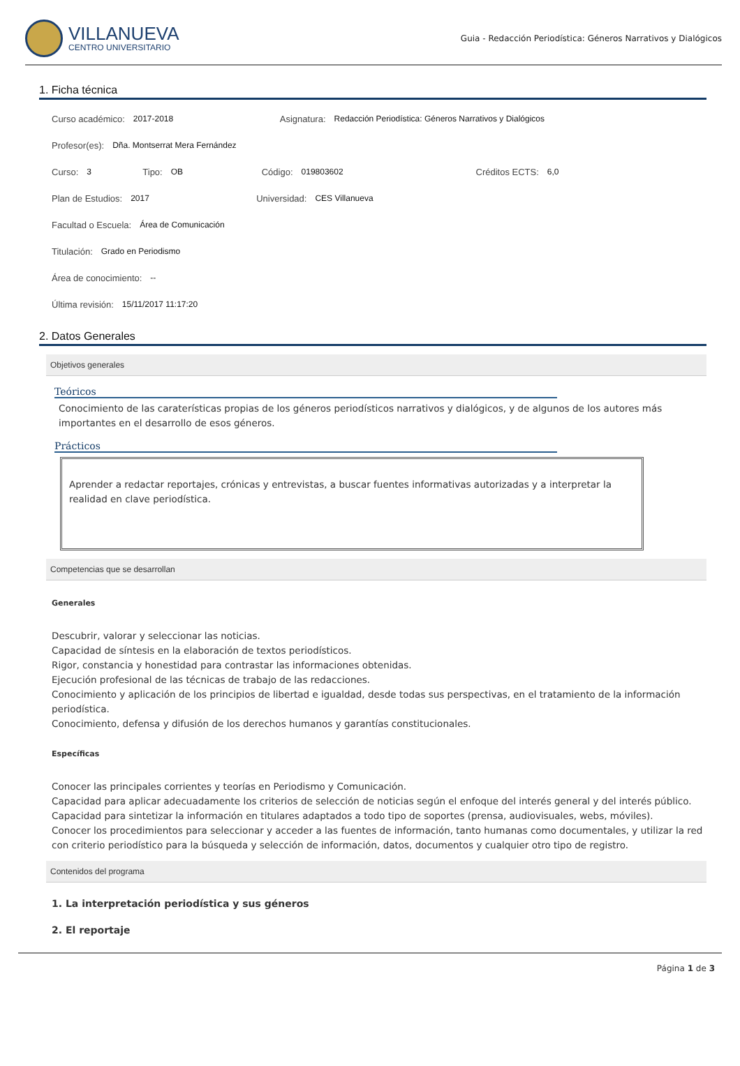VILLANUEVA
CENTRO UNIVERSITARIO
Guia - Redacción Periodística: Géneros Narrativos y Dialógicos
1. Ficha técnica
Curso académico: 2017-2018 Asignatura: Redacción Periodística: Géneros Narrativos y Dialógicos
Profesor(es): Dña. Montserrat Mera Fernández
Curso: 3 Tipo: OB Código: 019803602 Créditos ECTS: 6,0
Plan de Estudios: 2017 Universidad: CES Villanueva
Facultad o Escuela: Área de Comunicación
Titulación: Grado en Periodismo
Área de conocimiento: --
Última revisión: 15/11/2017 11:17:20
2. Datos Generales
Objetivos generales
Teóricos
Conocimiento de las caraterísticas propias de los géneros periodísticos narrativos y dialógicos, y de algunos de los autores más importantes en el desarrollo de esos géneros.
Prácticos
Aprender a redactar reportajes, crónicas y entrevistas, a buscar fuentes informativas autorizadas y a interpretar la realidad en clave periodística.
Competencias que se desarrollan
Generales
Descubrir, valorar y seleccionar las noticias.
Capacidad de síntesis en la elaboración de textos periodísticos.
Rigor, constancia y honestidad para contrastar las informaciones obtenidas.
Ejecución profesional de las técnicas de trabajo de las redacciones.
Conocimiento y aplicación de los principios de libertad e igualdad, desde todas sus perspectivas, en el tratamiento de la información periodística.
Conocimiento, defensa y difusión de los derechos humanos y garantías constitucionales.
Específicas
Conocer las principales corrientes y teorías en Periodismo y Comunicación.
Capacidad para aplicar adecuadamente los criterios de selección de noticias según el enfoque del interés general y del interés público.
Capacidad para sintetizar la información en titulares adaptados a todo tipo de soportes (prensa, audiovisuales, webs, móviles).
Conocer los procedimientos para seleccionar y acceder a las fuentes de información, tanto humanas como documentales, y utilizar la red con criterio periodístico para la búsqueda y selección de información, datos, documentos y cualquier otro tipo de registro.
Contenidos del programa
1. La interpretación periodística y sus géneros
2. El reportaje
Página 1 de 3